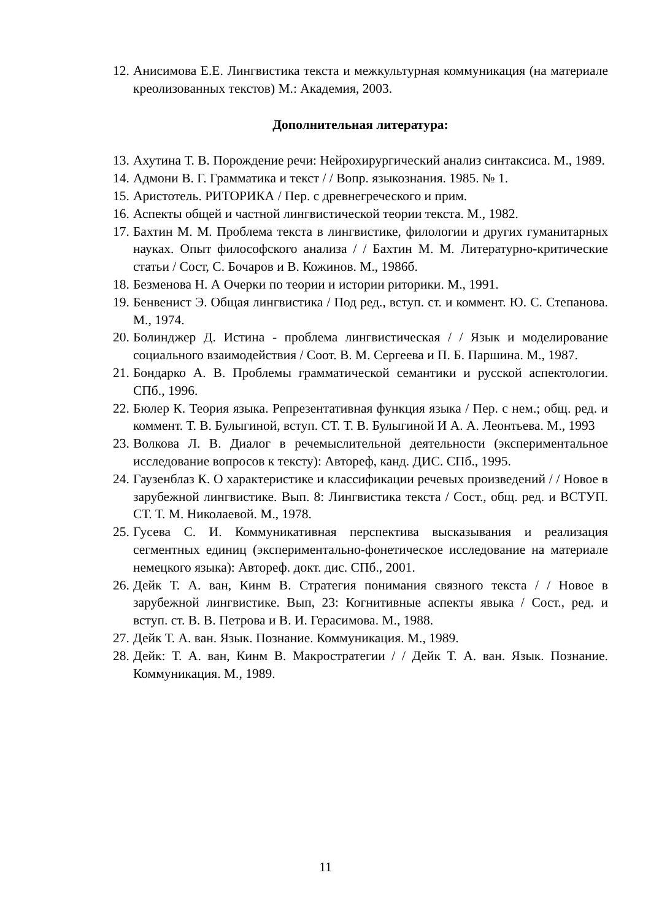12. Анисимова Е.Е. Лингвистика текста и межкультурная коммуникация (на материале креолизованных текстов) М.: Академия, 2003.
Дополнительная литература:
13. Ахутина Т. В. Порождение речи: Нейрохирургический анализ синтаксиса. М., 1989.
14. Адмони В. Г. Грамматика и текст / / Вопр. языкознания. 1985. № 1.
15. Аристотель. РИТОРИКА / Пер. с древнегреческого и прим.
16. Аспекты общей и частной лингвистической теории текста. М., 1982.
17. Бахтин М. М. Проблема текста в лингвистике, филологии и других гуманитарных науках. Опыт философского анализа / / Бахтин М. М. Литературно-критические статьи / Сост, С. Бочаров и В. Кожинов. М., 1986б.
18. Безменова Н. А Очерки по теории и истории риторики. М., 1991.
19. Бенвенист Э. Общая лингвистика / Под ред., вступ. ст. и коммент. Ю. С. Степанова. М., 1974.
20. Болинджер Д. Истина - проблема лингвистическая / / Язык и моделирование социального взаимодействия / Соот. В. М. Сергеева и П. Б. Паршина. М., 1987.
21. Бондарко А. В. Проблемы грамматической семантики и русской аспектологии. СПб., 1996.
22. Бюлер К. Теория языка. Репрезентативная функция языка / Пер. с нем.; общ. ред. и коммент. Т. В. Булыгиной, вступ. СТ. Т. В. Булыгиной И А. А. Леонтьева. М., 1993
23. Волкова Л. В. Диалог в речемыслительной деятельности (экспериментальное исследование вопросов к тексту): Автореф, канд. ДИС. СПб., 1995.
24. Гаузенблаз К. О характеристике и классификации речевых произведений / / Новое в зарубежной лингвистике. Вып. 8: Лингвистика текста / Сост., общ. ред. и ВСТУП. СТ. Т. М. Николаевой. М., 1978.
25. Гусева С. И. Коммуникативная перспектива высказывания и реализация сегментных единиц (экспериментально-фонетическое исследование на материале немецкого языка): Автореф. докт. дис. СПб., 2001.
26. Дейк Т. А. ван, Кинм В. Стратегия понимания связного текста / / Новое в зарубежной лингвистике. Вып, 23: Когнитивные аспекты явыка / Сост., ред. и вступ. ст. В. В. Петрова и В. И. Герасимова. М., 1988.
27. Дейк Т. А. ван. Язык. Познание. Коммуникация. М., 1989.
28. Дейк: Т. А. ван, Кинм В. Макростратегии / / Дейк Т. А. ван. Язык. Познание. Коммуникация. М., 1989.
11